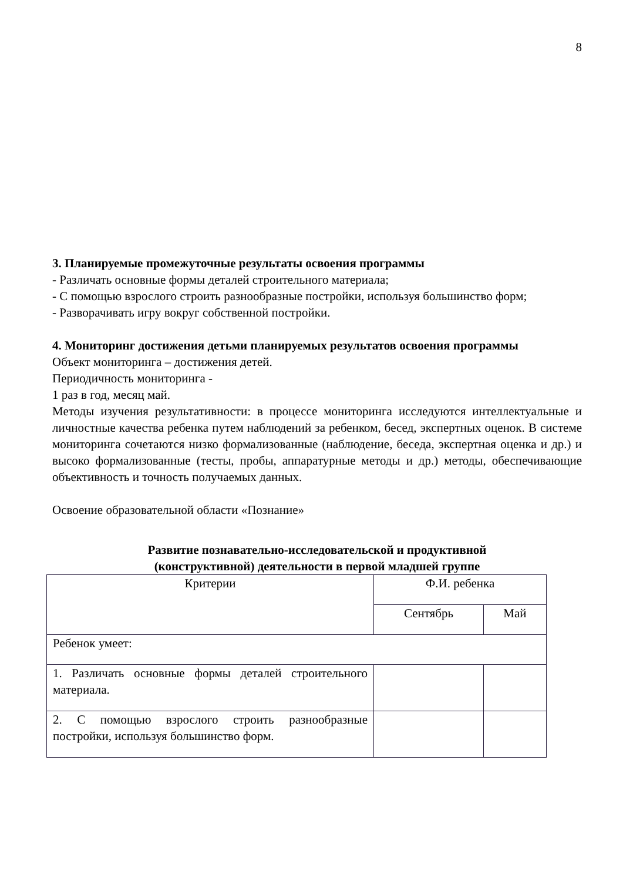8
3. Планируемые промежуточные результаты освоения программы
- Различать основные формы деталей строительного материала;
- С помощью взрослого строить разнообразные постройки, используя большинство форм;
- Разворачивать игру вокруг собственной постройки.
4. Мониторинг достижения детьми планируемых результатов освоения программы
Объект мониторинга – достижения детей.
Периодичность мониторинга -
1 раз в год, месяц май.
Методы изучения результативности: в процессе мониторинга исследуются интеллектуальные и личностные качества ребенка путем наблюдений за ребенком, бесед, экспертных оценок. В системе мониторинга сочетаются низко формализованные (наблюдение, беседа, экспертная оценка и др.) и высоко формализованные (тесты, пробы, аппаратурные методы и др.) методы, обеспечивающие объективность и точность получаемых данных.
Освоение образовательной области «Познание»
Развитие познавательно-исследовательской и продуктивной
(конструктивной) деятельности в первой младшей группе
| Критерии | Ф.И. ребенка | |
| | Сентябрь | Май |
| Ребенок умеет: | | |
| 1. Различать основные формы деталей строительного материала. | | |
| 2. С помощью взрослого строить разнообразные постройки, используя большинство форм. | | |